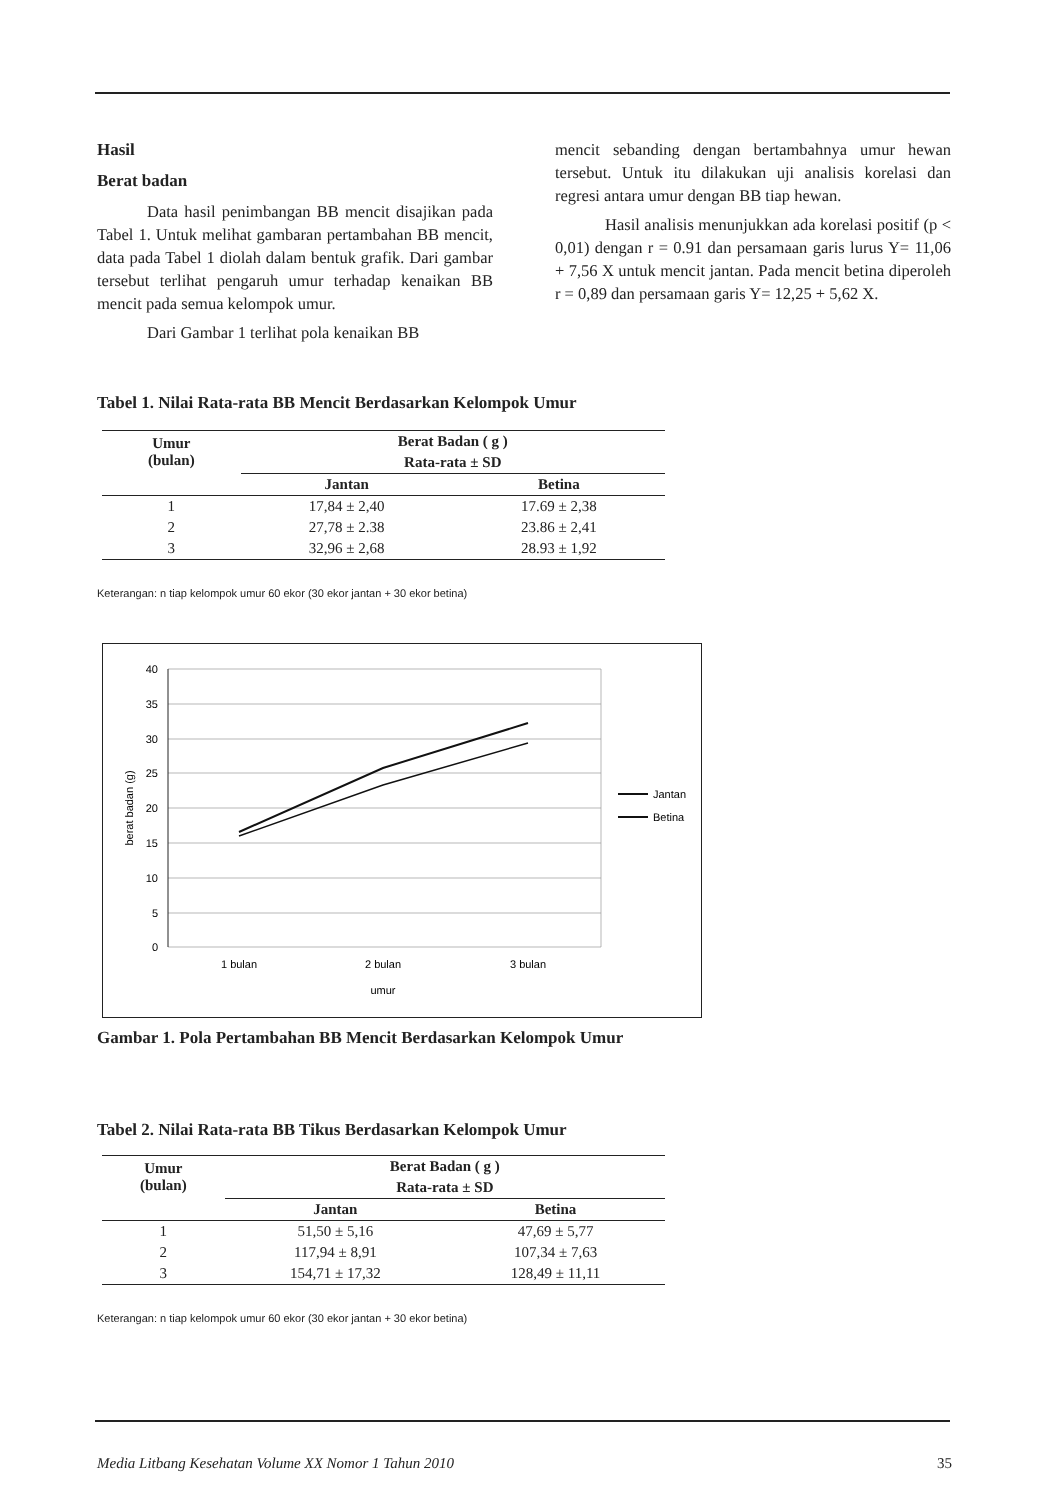Hasil
Berat badan
Data hasil penimbangan BB mencit disajikan pada Tabel 1. Untuk melihat gambaran pertambahan BB mencit, data pada Tabel 1 diolah dalam bentuk grafik. Dari gambar tersebut terlihat pengaruh umur terhadap kenaikan BB mencit pada semua kelompok umur.
Dari Gambar 1 terlihat pola kenaikan BB
mencit sebanding dengan bertambahnya umur hewan tersebut. Untuk itu dilakukan uji analisis korelasi dan regresi antara umur dengan BB tiap hewan.
Hasil analisis menunjukkan ada korelasi positif (p < 0,01) dengan r = 0.91 dan persamaan garis lurus Y= 11,06 + 7,56 X untuk mencit jantan. Pada mencit betina diperoleh r = 0,89 dan persamaan garis Y= 12,25 + 5,62 X.
Tabel 1. Nilai Rata-rata BB Mencit Berdasarkan Kelompok Umur
| Umur (bulan) | Berat Badan ( g ) | |
| --- | --- | --- |
| | Rata-rata ± SD | |
| | Jantan | Betina |
| 1 | 17,84 ± 2,40 | 17.69 ± 2,38 |
| 2 | 27,78 ± 2.38 | 23.86 ± 2,41 |
| 3 | 32,96 ± 2,68 | 28.93 ± 1,92 |
Keterangan: n tiap kelompok umur 60 ekor (30 ekor jantan + 30 ekor betina)
40
35
30
25
20
15
10
5
0
1 bulan
2 bulan
3 bulan
umur
berat badan (g)
Jantan
Betina
Gambar 1. Pola Pertambahan BB Mencit Berdasarkan Kelompok Umur
Tabel 2. Nilai Rata-rata BB Tikus Berdasarkan Kelompok Umur
| Umur (bulan) | Berat Badan ( g ) | |
| --- | --- | --- |
| | Rata-rata ± SD | |
| | Jantan | Betina |
| 1 | 51,50 ± 5,16 | 47,69 ± 5,77 |
| 2 | 117,94 ± 8,91 | 107,34 ± 7,63 |
| 3 | 154,71 ± 17,32 | 128,49 ± 11,11 |
Keterangan: n tiap kelompok umur 60 ekor (30 ekor jantan + 30 ekor betina)
Media Litbang Kesehatan Volume XX Nomor 1 Tahun 2010 35